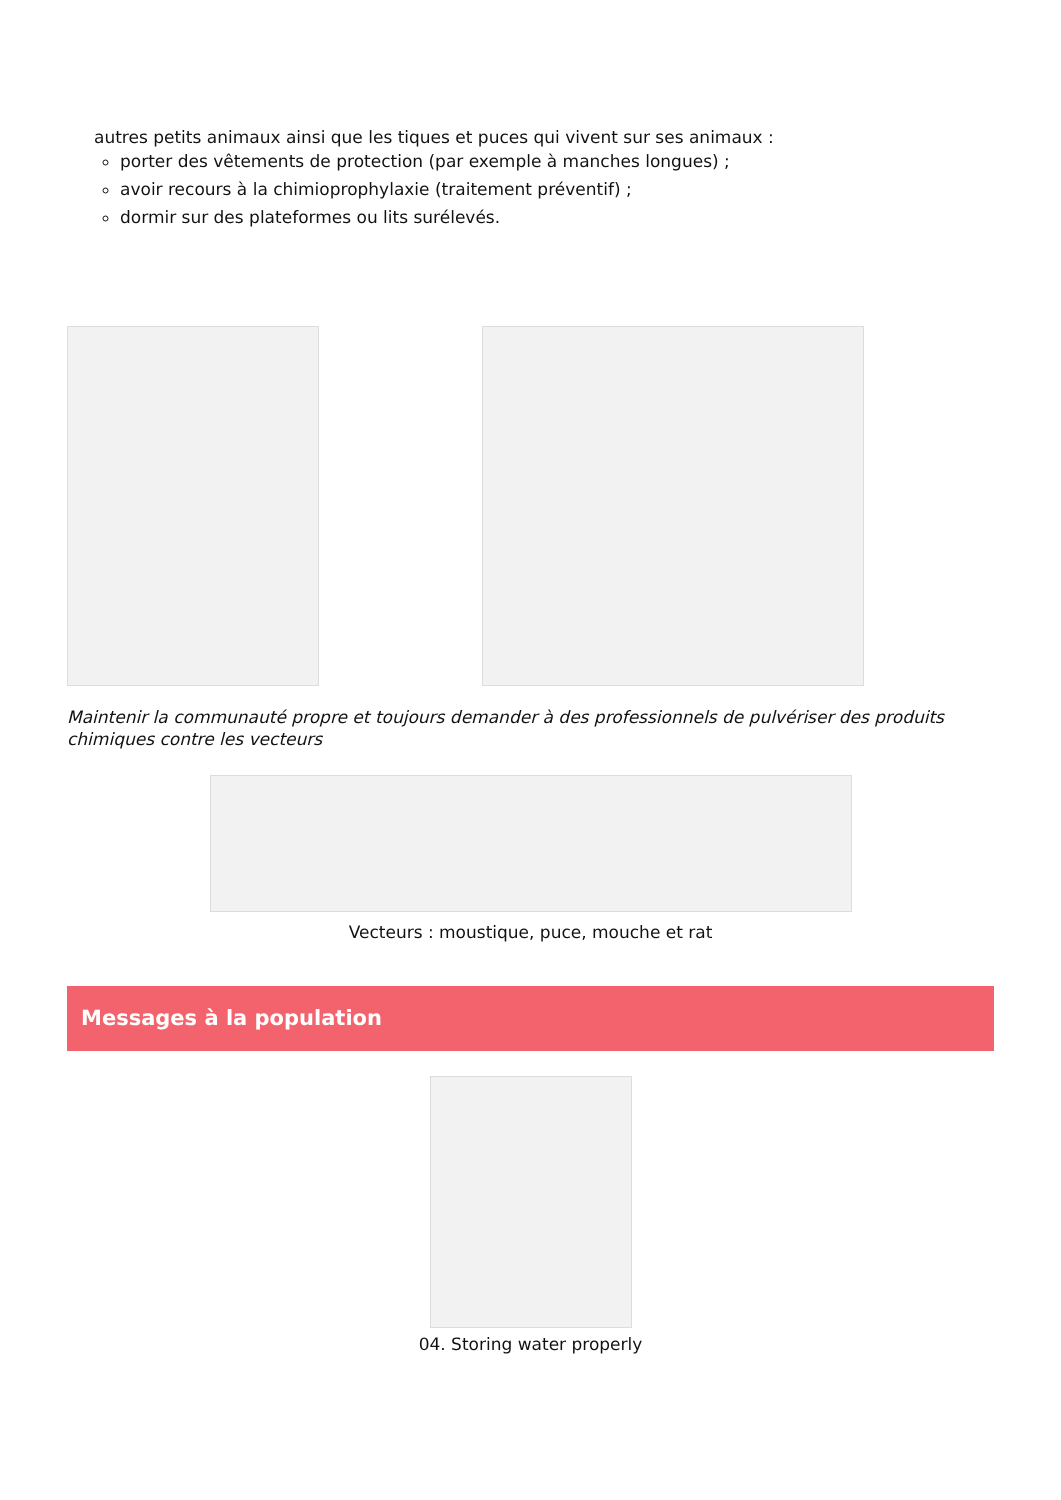autres petits animaux ainsi que les tiques et puces qui vivent sur ses animaux :
porter des vêtements de protection (par exemple à manches longues) ;
avoir recours à la chimioprophylaxie (traitement préventif) ;
dormir sur des plateformes ou lits surélevés.
Maintenir la communauté propre et toujours demander à des professionnels de pulvériser des produits chimiques contre les vecteurs
Vecteurs : moustique, puce, mouche et rat
Messages à la population
04. Storing water properly